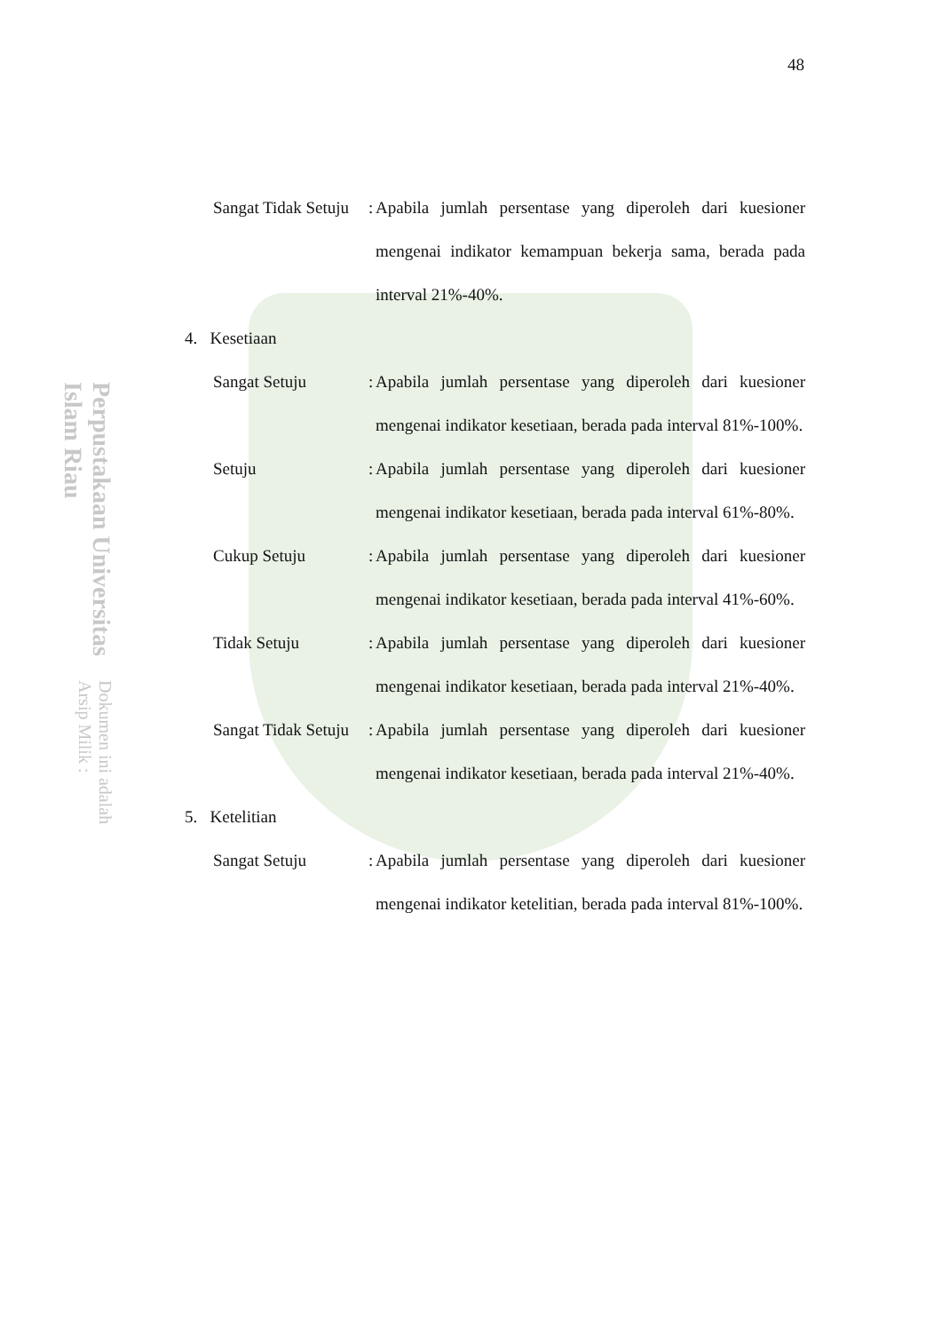Perpustakaan Universitas Islam Riau
Dokumen ini adalah Arsip Milik :
48
Sangat Tidak Setuju
:
Apabila jumlah persentase yang diperoleh dari kuesioner mengenai indikator kemampuan bekerja sama, berada pada interval 21%-40%.
4. Kesetiaan
Sangat Setuju :
Apabila jumlah persentase yang diperoleh dari kuesioner mengenai indikator kesetiaan, berada pada interval 81%-100%.
Setuju :
Apabila jumlah persentase yang diperoleh dari kuesioner mengenai indikator kesetiaan, berada pada interval 61%-80%.
Cukup Setuju :
Apabila jumlah persentase yang diperoleh dari kuesioner mengenai indikator kesetiaan, berada pada interval 41%-60%.
Tidak Setuju :
Apabila jumlah persentase yang diperoleh dari kuesioner mengenai indikator kesetiaan, berada pada interval 21%-40%.
Sangat Tidak Setuju
:
Apabila jumlah persentase yang diperoleh dari kuesioner mengenai indikator kesetiaan, berada pada interval 21%-40%.
5. Ketelitian
Sangat Setuju :
Apabila jumlah persentase yang diperoleh dari kuesioner mengenai indikator ketelitian, berada pada interval 81%-100%.